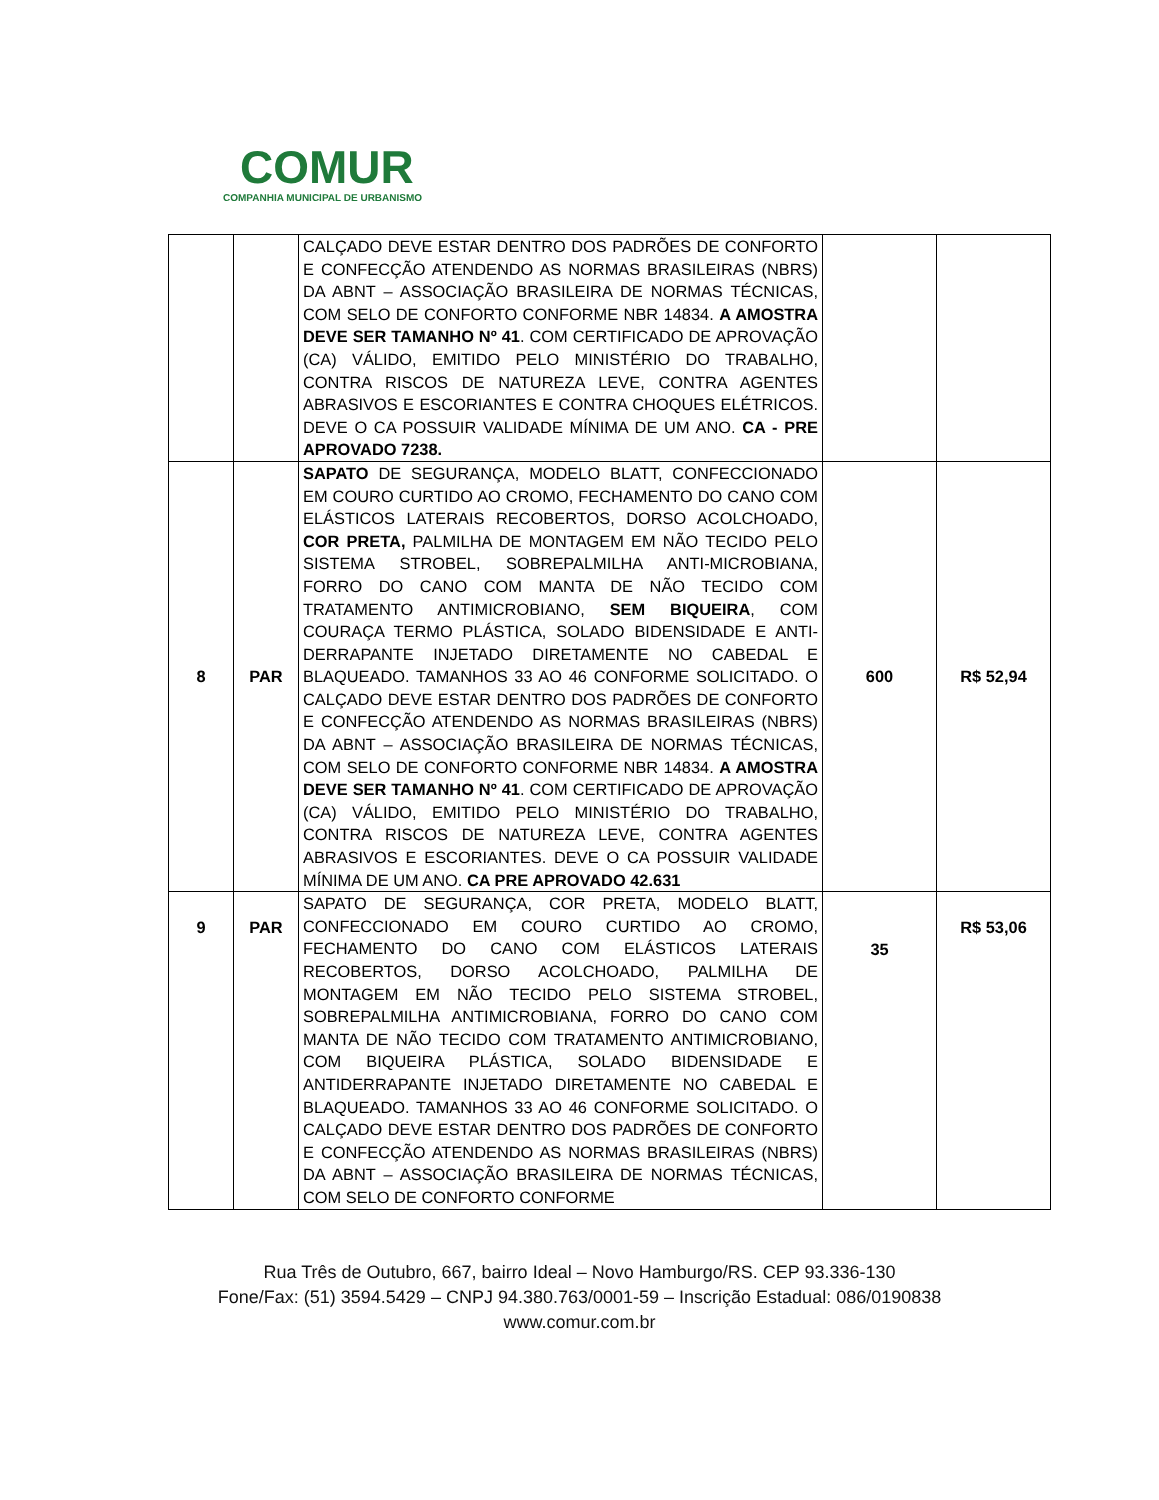COMUR
COMPANHIA MUNICIPAL DE URBANISMO
| | | CALÇADO DEVE ESTAR DENTRO DOS PADRÕES DE CONFORTO E CONFECÇÃO ATENDENDO AS NORMAS BRASILEIRAS (NBRS) DA ABNT – ASSOCIAÇÃO BRASILEIRA DE NORMAS TÉCNICAS, COM SELO DE CONFORTO CONFORME NBR 14834. A AMOSTRA DEVE SER TAMANHO Nº 41 . COM CERTIFICADO DE APROVAÇÃO (CA) VÁLIDO, EMITIDO PELO MINISTÉRIO DO TRABALHO, CONTRA RISCOS DE NATUREZA LEVE, CONTRA AGENTES ABRASIVOS E ESCORIANTES E CONTRA CHOQUES ELÉTRICOS. DEVE O CA POSSUIR VALIDADE MÍNIMA DE UM ANO. CA - PRE APROVADO 7238. | | |
| 8 | PAR | SAPATO DE SEGURANÇA, MODELO BLATT, CONFECCIONADO EM COURO CURTIDO AO CROMO, FECHAMENTO DO CANO COM ELÁSTICOS LATERAIS RECOBERTOS, DORSO ACOLCHOADO, COR PRETA, PALMILHA DE MONTAGEM EM NÃO TECIDO PELO SISTEMA STROBEL, SOBREPALMILHA ANTI-MICROBIANA, FORRO DO CANO COM MANTA DE NÃO TECIDO COM TRATAMENTO ANTIMICROBIANO, SEM BIQUEIRA , COM COURAÇA TERMO PLÁSTICA, SOLADO BIDENSIDADE E ANTI-DERRAPANTE INJETADO DIRETAMENTE NO CABEDAL E BLAQUEADO. TAMANHOS 33 AO 46 CONFORME SOLICITADO. O CALÇADO DEVE ESTAR DENTRO DOS PADRÕES DE CONFORTO E CONFECÇÃO ATENDENDO AS NORMAS BRASILEIRAS (NBRS) DA ABNT – ASSOCIAÇÃO BRASILEIRA DE NORMAS TÉCNICAS, COM SELO DE CONFORTO CONFORME NBR 14834. A AMOSTRA DEVE SER TAMANHO Nº 41 . COM CERTIFICADO DE APROVAÇÃO (CA) VÁLIDO, EMITIDO PELO MINISTÉRIO DO TRABALHO, CONTRA RISCOS DE NATUREZA LEVE, CONTRA AGENTES ABRASIVOS E ESCORIANTES. DEVE O CA POSSUIR VALIDADE MÍNIMA DE UM ANO. CA PRE APROVADO 42.631 | 600 | R$ 52,94 |
| 9 | PAR | SAPATO DE SEGURANÇA, COR PRETA, MODELO BLATT, CONFECCIONADO EM COURO CURTIDO AO CROMO, FECHAMENTO DO CANO COM ELÁSTICOS LATERAIS RECOBERTOS, DORSO ACOLCHOADO, PALMILHA DE MONTAGEM EM NÃO TECIDO PELO SISTEMA STROBEL, SOBREPALMILHA ANTIMICROBIANA, FORRO DO CANO COM MANTA DE NÃO TECIDO COM TRATAMENTO ANTIMICROBIANO, COM BIQUEIRA PLÁSTICA, SOLADO BIDENSIDADE E ANTIDERRAPANTE INJETADO DIRETAMENTE NO CABEDAL E BLAQUEADO. TAMANHOS 33 AO 46 CONFORME SOLICITADO. O CALÇADO DEVE ESTAR DENTRO DOS PADRÕES DE CONFORTO E CONFECÇÃO ATENDENDO AS NORMAS BRASILEIRAS (NBRS) DA ABNT – ASSOCIAÇÃO BRASILEIRA DE NORMAS TÉCNICAS, COM SELO DE CONFORTO CONFORME | 35 | R$ 53,06 |
Rua Três de Outubro, 667, bairro Ideal – Novo Hamburgo/RS. CEP 93.336-130
Fone/Fax: (51) 3594.5429 – CNPJ 94.380.763/0001-59 – Inscrição Estadual: 086/0190838
www.comur.com.br